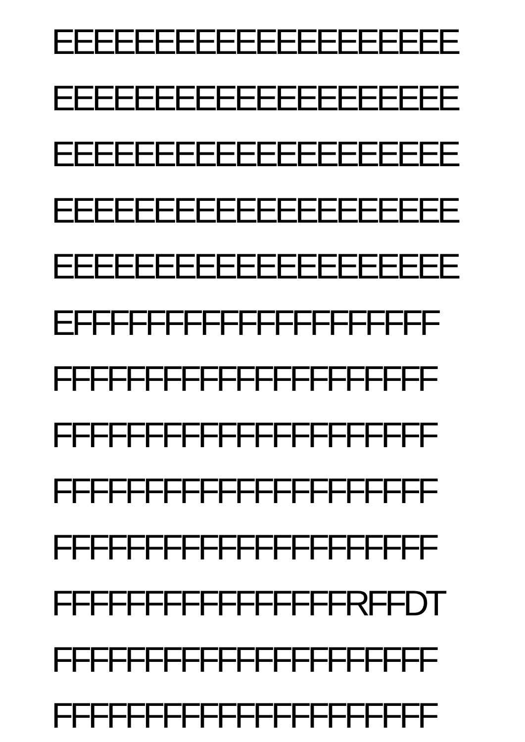EEEEEEEEEEEEEEEEEEEE
EEEEEEEEEEEEEEEEEEEE
EEEEEEEEEEEEEEEEEEEE
EEEEEEEEEEEEEEEEEEEE
EEEEEEEEEEEEEEEEEEEE
EFFFFFFFFFFFFFFFFFFFF
FFFFFFFFFFFFFFFFFFFFF
FFFFFFFFFFFFFFFFFFFFF
FFFFFFFFFFFFFFFFFFFFF
FFFFFFFFFFFFFFFFFFFFF
FFFFFFFFFFFFFFFFRFFDT
FFFFFFFFFFFFFFFFFFFFF
FFFFFFFFFFFFFFFFFFFFF